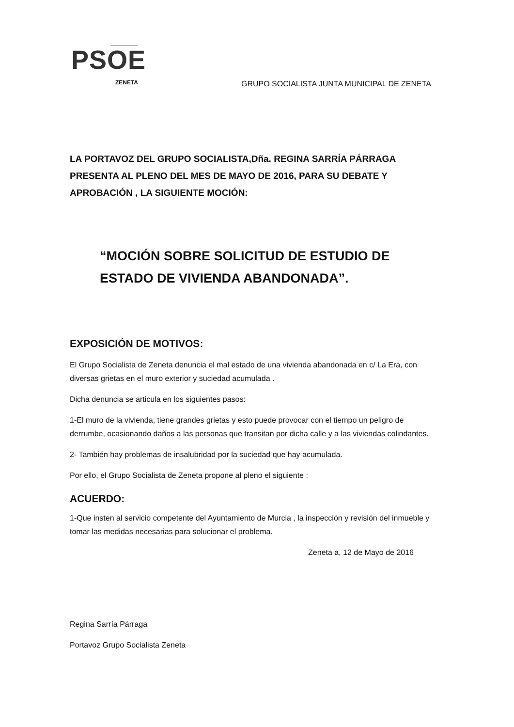PSOE
ZENETA
GRUPO SOCIALISTA JUNTA MUNICIPAL DE ZENETA
LA PORTAVOZ DEL GRUPO SOCIALISTA,Dña. REGINA SARRÍA PÁRRAGA PRESENTA AL PLENO DEL MES DE MAYO DE 2016, PARA SU DEBATE Y APROBACIÓN , LA SIGUIENTE MOCIÓN:
“MOCIÓN SOBRE SOLICITUD DE ESTUDIO DE ESTADO DE VIVIENDA ABANDONADA”.
EXPOSICIÓN DE MOTIVOS:
El Grupo Socialista de Zeneta denuncia el mal estado de una vivienda abandonada en c/ La Era, con diversas grietas en el muro exterior y suciedad acumulada .
Dicha denuncia se articula en los siguientes pasos:
1-El muro de la vivienda, tiene grandes grietas y esto puede provocar con el tiempo un peligro de derrumbe, ocasionando daños a las personas que transitan por dicha calle y a las viviendas colindantes.
2- También hay problemas de insalubridad por la suciedad que hay acumulada.
Por ello, el Grupo Socialista de Zeneta propone al pleno el siguiente :
ACUERDO:
1-Que insten al servicio competente del Ayuntamiento de Murcia , la inspección y revisión del inmueble y tomar las medidas necesarias para solucionar el problema.
Zeneta a, 12 de Mayo de 2016
Regina Sarría Párraga
Portavoz Grupo Socialista Zeneta